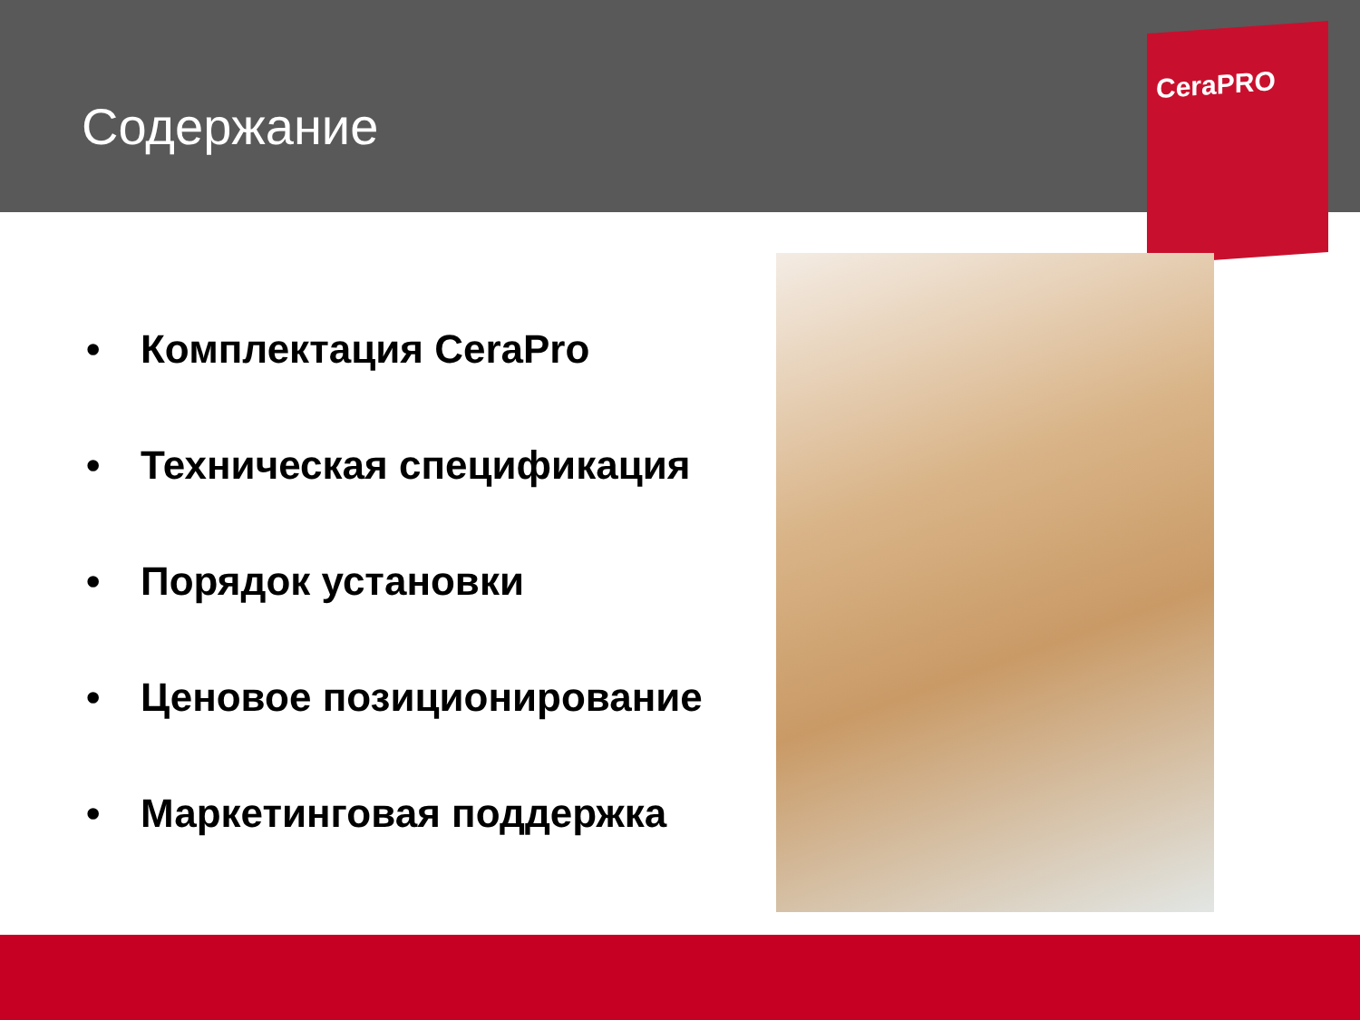Содержание
CeraPRO
• Комплектация CeraPro
• Техническая спецификация
• Порядок установки
• Ценовое позиционирование
• Маркетинговая поддержка